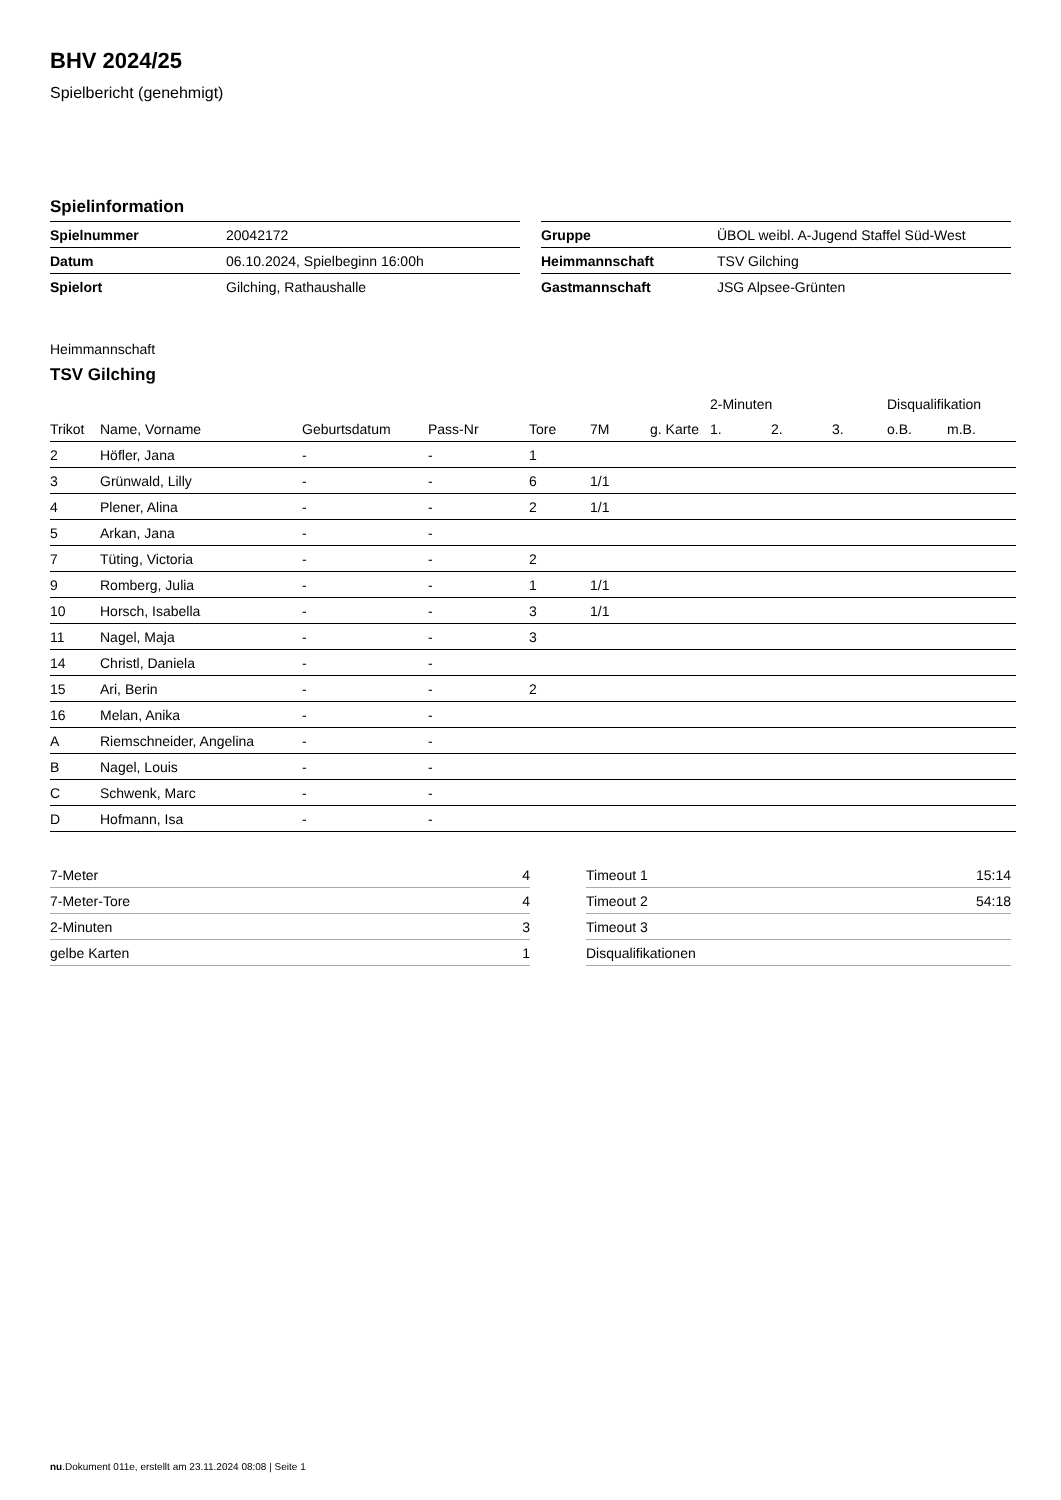BHV 2024/25
Spielbericht (genehmigt)
Spielinformation
| Spielnummer | 20042172 |
| Datum | 06.10.2024, Spielbeginn 16:00h |
| Spielort | Gilching, Rathaushalle |
| Gruppe | ÜBOL weibl. A-Jugend Staffel Süd-West |
| Heimmannschaft | TSV Gilching |
| Gastmannschaft | JSG Alpsee-Grünten |
Heimmannschaft
TSV Gilching
| | | | | | | | 2-Minuten | | | Disqualifikation | |
| --- | --- | --- | --- | --- | --- | --- | --- | --- | --- | --- | --- |
| Trikot | Name, Vorname | Geburtsdatum | Pass-Nr | Tore | 7M | g. Karte | 1. | 2. | 3. | o.B. | m.B. |
| 2 | Höfler, Jana | - | - | 1 | | | | | | | |
| 3 | Grünwald, Lilly | - | - | 6 | 1/1 | | | | | | |
| 4 | Plener, Alina | - | - | 2 | 1/1 | | | | | | |
| 5 | Arkan, Jana | - | - | | | | | | | | |
| 7 | Tüting, Victoria | - | - | 2 | | | | | | | |
| 9 | Romberg, Julia | - | - | 1 | 1/1 | | | | | | |
| 10 | Horsch, Isabella | - | - | 3 | 1/1 | | | | | | |
| 11 | Nagel, Maja | - | - | 3 | | | | | | | |
| 14 | Christl, Daniela | - | - | | | | | | | | |
| 15 | Ari, Berin | - | - | 2 | | | | | | | |
| 16 | Melan, Anika | - | - | | | | | | | | |
| A | Riemschneider, Angelina | - | - | | | | | | | | |
| B | Nagel, Louis | - | - | | | | | | | | |
| C | Schwenk, Marc | - | - | | | | | | | | |
| D | Hofmann, Isa | - | - | | | | | | | | |
| 7-Meter | 4 |
| 7-Meter-Tore | 4 |
| 2-Minuten | 3 |
| gelbe Karten | 1 |
| Timeout 1 | 15:14 |
| Timeout 2 | 54:18 |
| Timeout 3 | |
| Disqualifikationen | |
nu.Dokument 011e, erstellt am 23.11.2024 08:08 | Seite 1